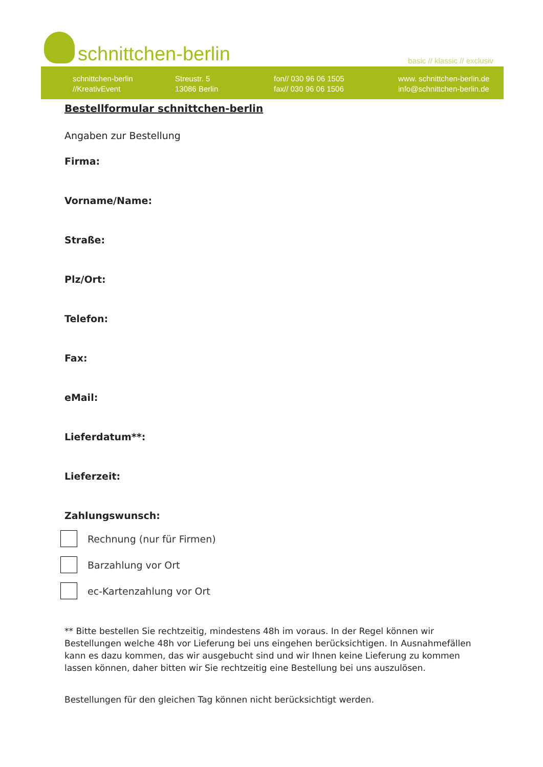schnittchen-berlin basic // klassic // exclusiv
schnittchen-berlin
//KreativEvent
Streustr. 5
13086 Berlin
fon// 030 96 06 1505
fax// 030 96 06 1506
www. schnittchen-berlin.de
info@schnittchen-berlin.de
Bestellformular schnittchen-berlin
Angaben zur Bestellung
Firma:
Vorname/Name:
Straße:
Plz/Ort:
Telefon:
Fax:
eMail:
Lieferdatum**:
Lieferzeit:
Zahlungswunsch:
Rechnung (nur für Firmen)
Barzahlung vor Ort
ec-Kartenzahlung vor Ort
** Bitte bestellen Sie rechtzeitig, mindestens 48h im voraus. In der Regel können wir Bestellungen welche 48h vor Lieferung bei uns eingehen berücksichtigen. In Ausnahmefällen kann es dazu kommen, das wir ausgebucht sind und wir Ihnen keine Lieferung zu kommen lassen können, daher bitten wir Sie rechtzeitig eine Bestellung bei uns auszulösen.
Bestellungen für den gleichen Tag können nicht berücksichtigt werden.